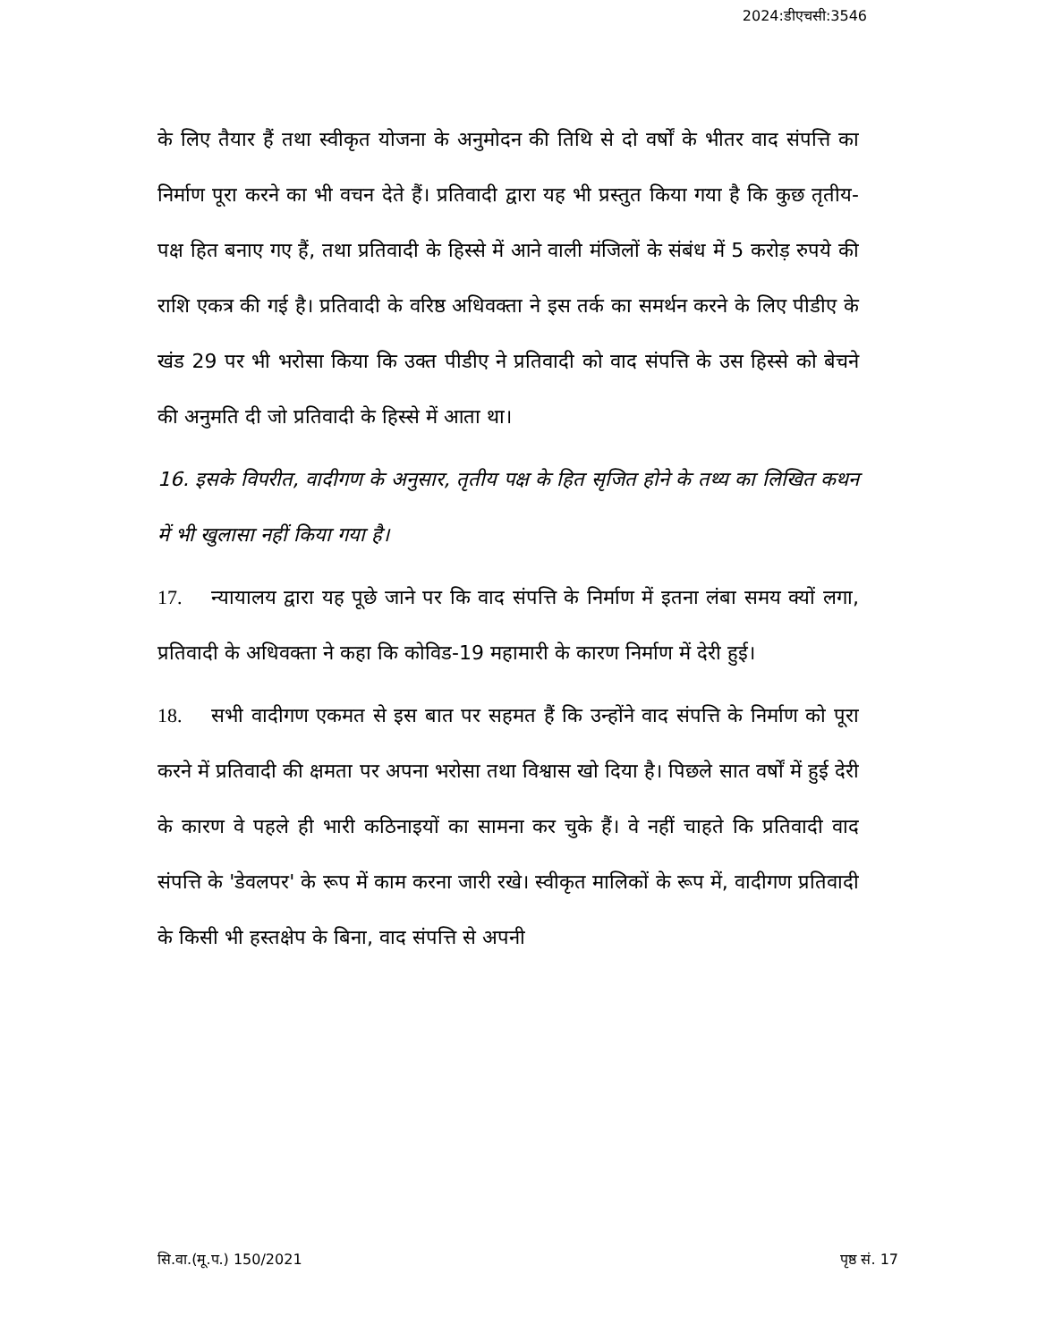2024:डीएचसी:3546
के लिए तैयार हैं तथा स्वीकृत योजना के अनुमोदन की तिथि से दो वर्षों के भीतर वाद संपत्ति का निर्माण पूरा करने का भी वचन देते हैं। प्रतिवादी द्वारा यह भी प्रस्तुत किया गया है कि कुछ तृतीय-पक्ष हित बनाए गए हैं, तथा प्रतिवादी के हिस्से में आने वाली मंजिलों के संबंध में 5 करोड़ रुपये की राशि एकत्र की गई है। प्रतिवादी के वरिष्ठ अधिवक्ता ने इस तर्क का समर्थन करने के लिए पीडीए के खंड 29 पर भी भरोसा किया कि उक्त पीडीए ने प्रतिवादी को वाद संपत्ति के उस हिस्से को बेचने की अनुमति दी जो प्रतिवादी के हिस्से में आता था।
16. इसके विपरीत, वादीगण के अनुसार, तृतीय पक्ष के हित सृजित होने के तथ्य का लिखित कथन में भी खुलासा नहीं किया गया है।
17. न्यायालय द्वारा यह पूछे जाने पर कि वाद संपत्ति के निर्माण में इतना लंबा समय क्यों लगा, प्रतिवादी के अधिवक्ता ने कहा कि कोविड-19 महामारी के कारण निर्माण में देरी हुई।
18. सभी वादीगण एकमत से इस बात पर सहमत हैं कि उन्होंने वाद संपत्ति के निर्माण को पूरा करने में प्रतिवादी की क्षमता पर अपना भरोसा तथा विश्वास खो दिया है। पिछले सात वर्षों में हुई देरी के कारण वे पहले ही भारी कठिनाइयों का सामना कर चुके हैं। वे नहीं चाहते कि प्रतिवादी वाद संपत्ति के 'डेवलपर' के रूप में काम करना जारी रखे। स्वीकृत मालिकों के रूप में, वादीगण प्रतिवादी के किसी भी हस्तक्षेप के बिना, वाद संपत्ति से अपनी
सि.वा.(मू.प.) 150/2021 पृष्ठ सं. 17